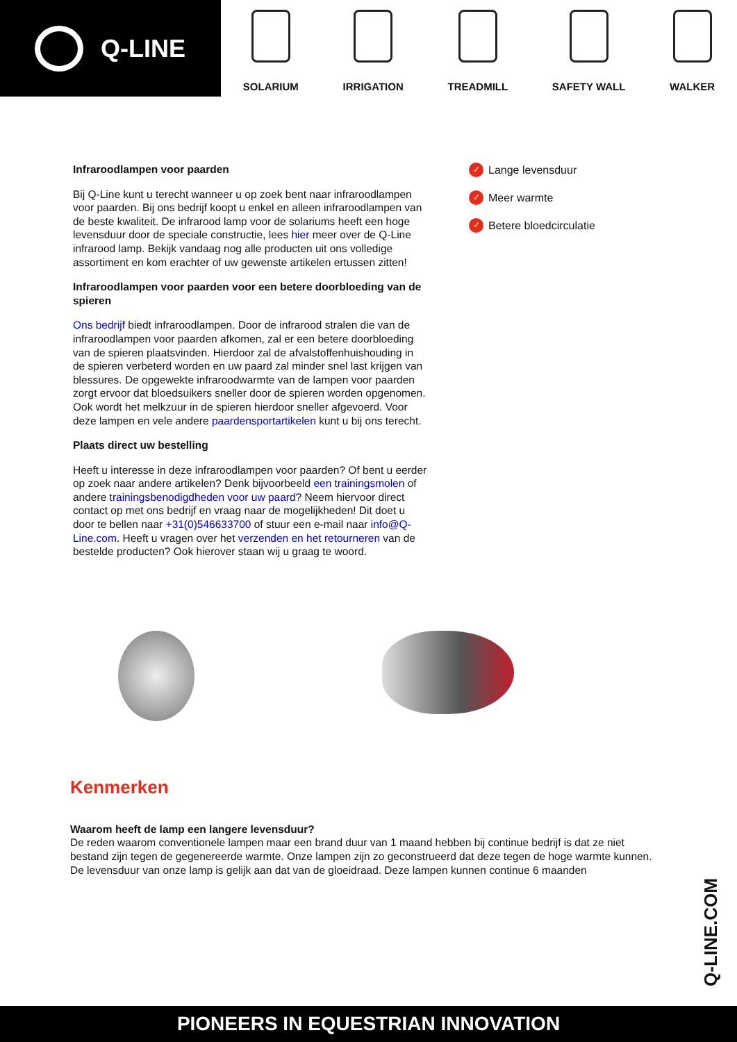Q-LINE
SOLARIUM
IRRIGATION
TREADMILL
SAFETY WALL
WALKER
Infraroodlampen voor paarden
Bij Q-Line kunt u terecht wanneer u op zoek bent naar infraroodlampen voor paarden. Bij ons bedrijf koopt u enkel en alleen infraroodlampen van de beste kwaliteit. De infrarood lamp voor de solariums heeft een hoge levensduur door de speciale constructie, lees hier meer over de Q-Line infrarood lamp. Bekijk vandaag nog alle producten uit ons volledige assortiment en kom erachter of uw gewenste artikelen ertussen zitten!
Infraroodlampen voor paarden voor een betere doorbloeding van de spieren
Ons bedrijf biedt infraroodlampen. Door de infrarood stralen die van de infraroodlampen voor paarden afkomen, zal er een betere doorbloeding van de spieren plaatsvinden. Hierdoor zal de afvalstoffenhuishouding in de spieren verbeterd worden en uw paard zal minder snel last krijgen van blessures. De opgewekte infraroodwarmte van de lampen voor paarden zorgt ervoor dat bloedsuikers sneller door de spieren worden opgenomen. Ook wordt het melkzuur in de spieren hierdoor sneller afgevoerd. Voor deze lampen en vele andere paardensportartikelen kunt u bij ons terecht.
Plaats direct uw bestelling
Heeft u interesse in deze infraroodlampen voor paarden? Of bent u eerder op zoek naar andere artikelen? Denk bijvoorbeeld een trainingsmolen of andere trainingsbenodigdheden voor uw paard? Neem hiervoor direct contact op met ons bedrijf en vraag naar de mogelijkheden! Dit doet u door te bellen naar +31(0)546633700 of stuur een e-mail naar info@Q-Line.com. Heeft u vragen over het verzenden en het retourneren van de bestelde producten? Ook hierover staan wij u graag te woord.
✓ Lange levensduur
✓ Meer warmte
✓ Betere bloedcirculatie
Kenmerken
Waarom heeft de lamp een langere levensduur?
De reden waarom conventionele lampen maar een brand duur van 1 maand hebben bij continue bedrijf is dat ze niet bestand zijn tegen de gegenereerde warmte. Onze lampen zijn zo geconstrueerd dat deze tegen de hoge warmte kunnen. De levensduur van onze lamp is gelijk aan dat van de gloeidraad. Deze lampen kunnen continue 6 maanden
Q-LINE.COM
PIONEERS IN EQUESTRIAN INNOVATION